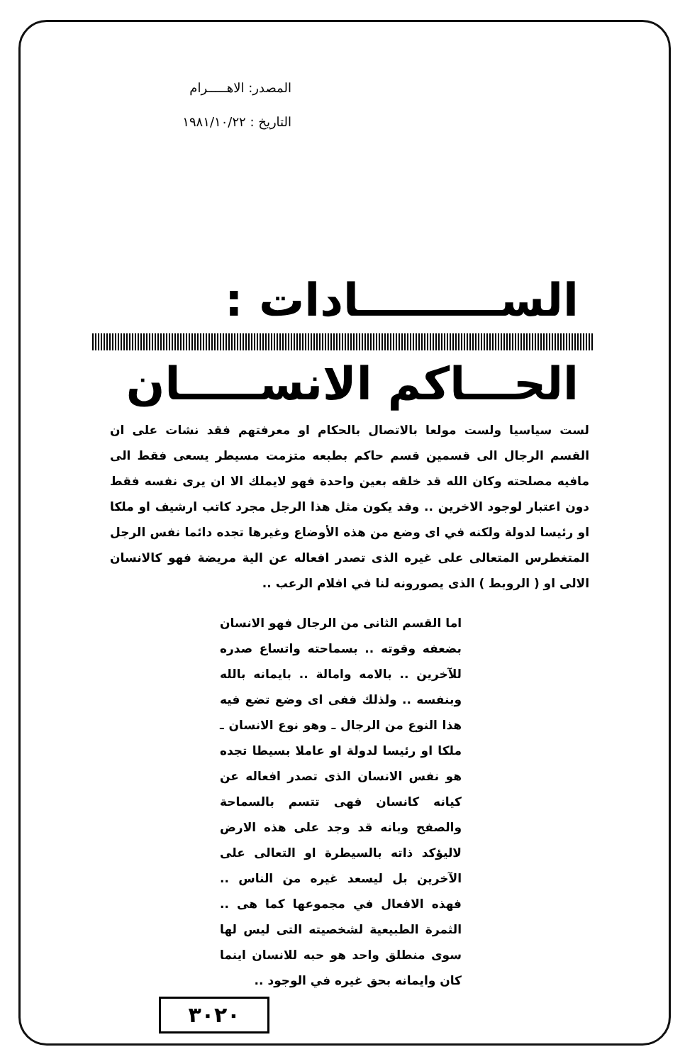المصدر: الاهـــــرام
التاريخ : ١٩٨١/١٠/٢٢
الســـــــــادات :
الحـــاكم الانســـــان
لست سياسيا ولست مولعا بالاتصال بالحكام او معرفتهم فقد نشات على ان القسم الرجال الى قسمين قسم حاكم بطبعه متزمت مسيطر يسعى فقط الى مافيه مصلحته وكان الله قد خلقه بعين واحدة فهو لايملك الا ان يرى نفسه فقط دون اعتبار لوجود الاخرين .. وقد يكون مثل هذا الرجل مجرد كاتب ارشيف او ملكا او رئيسا لدولة ولكنه في اى وضع من هذه الأوضاع وغيرها تجده دائما نفس الرجل المتغطرس المتعالى على غيره الذى تصدر افعاله عن الية مريضة فهو كالانسان الالى او ( الروبط ) الذى يصورونه لنا في افلام الرعب ..
اما القسم الثانى من الرجال فهو الانسان بضعفه وقوته .. بسماحته واتساع صدره للآخرين .. بالامه وامالة .. بايمانه بالله وبنفسه .. ولذلك ففى اى وضع تضع فيه هذا النوع من الرجال ـ وهو نوع الانسان ـ ملكا او رئيسا لدولة او عاملا بسيطا تجده هو نفس الانسان الذى تصدر افعاله عن كيانه كانسان فهى تتسم بالسماحة والصفح وبانه قد وجد على هذه الارض لاليؤكد ذاته بالسيطرة او التعالى على الآخرين بل ليسعد غيره من الناس .. فهذه الافعال في مجموعها كما هى .. الثمرة الطبيعية لشخصيته التى ليس لها سوى منطلق واحد هو حبه للانسان اينما كان وايمانه بحق غيره في الوجود ..
٣٠٢٠